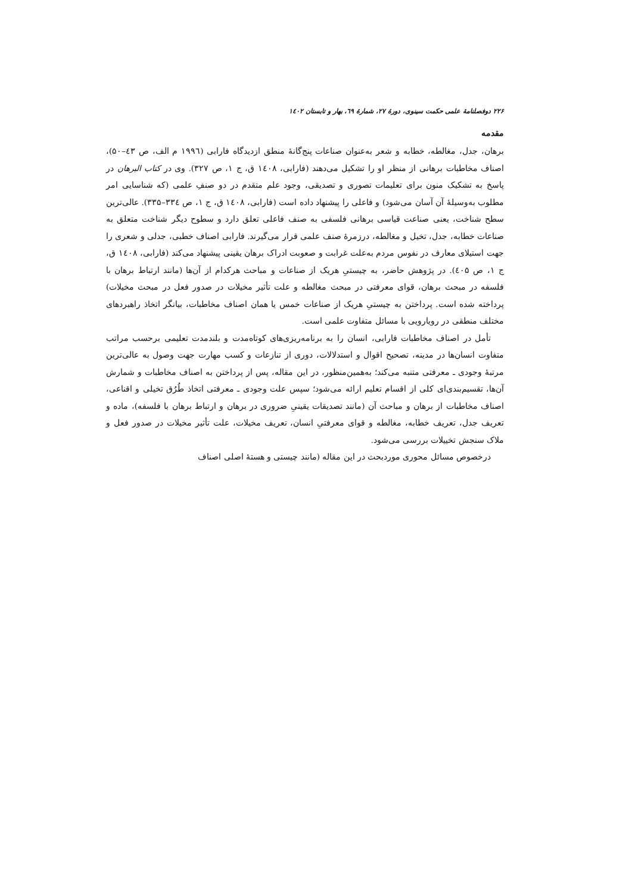۲۲۶ دوفصلنامهٔ علمی حکمت سینوی، دورهٔ ۲۷، شمارهٔ ٦٩، بهار و تابستان ۱٤۰۲
مقدمه
برهان، جدل، مغالطه، خطابه و شعر به‌عنوان صناعات پنج‌گانهٔ منطق ازدیدگاه فارابی (۱۹۹٦ م الف، ص ٤۳–۵۰)، اصناف مخاطبات برهانی از منظر او را تشکیل می‌دهند (فارابی، ۱٤۰۸ ق، ج ۱، ص ۳۲۷). وی در کتاب البرهان در پاسخ به تشکیک منون برای تعلیمات تصوری و تصدیقی، وجود علم متقدم در دو صنفِ علمی (که شناسایی امر مطلوب به‌وسیلهٔ آن آسان می‌شود) و فاعلی را پیشنهاد داده است (فارابی، ۱٤۰۸ ق، ج ۱، ص ۳۳٤–۳۳۵). عالی‌ترین سطح شناخت، یعنی صناعت قیاسی برهانی فلسفی به صنف فاعلی تعلق دارد و سطوح دیگر شناخت متعلق به صناعات خطابه، جدل، تخیل و مغالطه، درزمرهٔ صنف علمی قرار می‌گیرند. فارابی اصناف خطبی، جدلی و شعری را جهت استیلای معارف در نفوس مردم به‌علت غرابت و صعوبت ادراک برهان یقینی پیشنهاد می‌کند (فارابی، ۱٤۰۸ ق، ج ۱، ص ٤۰۵). در پژوهش حاضر، به چیستیِ هریک از صناعات و مباحث هرکدام از آن‌ها (مانند ارتباط برهان با فلسفه در مبحث برهان، قوای معرفتی در مبحث مغالطه و علت تأثیر مخیلات در صدور فعل در مبحث مخیلات) پرداخته شده است. پرداختن به چیستیِ هریک از صناعات خمس یا همان اصناف مخاطبات، بیانگر اتخاذ راهبردهای مختلف منطقی در رویارویی با مسائل متفاوت علمی است.
تأمل در اصناف مخاطبات فارابی، انسان را به برنامه‌ریزی‌های کوتاه‌مدت و بلندمدت تعلیمی برحسب مراتب متفاوت انسان‌ها در مدینه، تصحیح اقوال و استدلالات، دوری از تنازعات و کسب مهارت جهت وصول به عالی‌ترین مرتبهٔ وجودی ـ معرفتی متنبه می‌کند؛ به‌همین‌منظور، در این مقاله، پس از پرداختن به اصناف مخاطبات و شمارش آن‌ها، تقسیم‌بندی‌ای کلی از اقسام تعلیم ارائه می‌شود؛ سپس علت وجودی ـ معرفتی اتخاذ طُرُق تخیلی و اقناعی، اصناف مخاطبات از برهان و مباحث آن (مانند تصدیقات یقینیِ ضروری در برهان و ارتباط برهان با فلسفه)، ماده و تعریف جدل، تعریف خطابه، مغالطه و قوای معرفتیِ انسان، تعریف مخیلات، علت تأثیر مخیلات در صدور فعل و ملاک سنجش تخییلات بررسی می‌شود.
درخصوص مسائل محوری موردبحث در این مقاله (مانند چیستی و هستهٔ اصلی اصناف